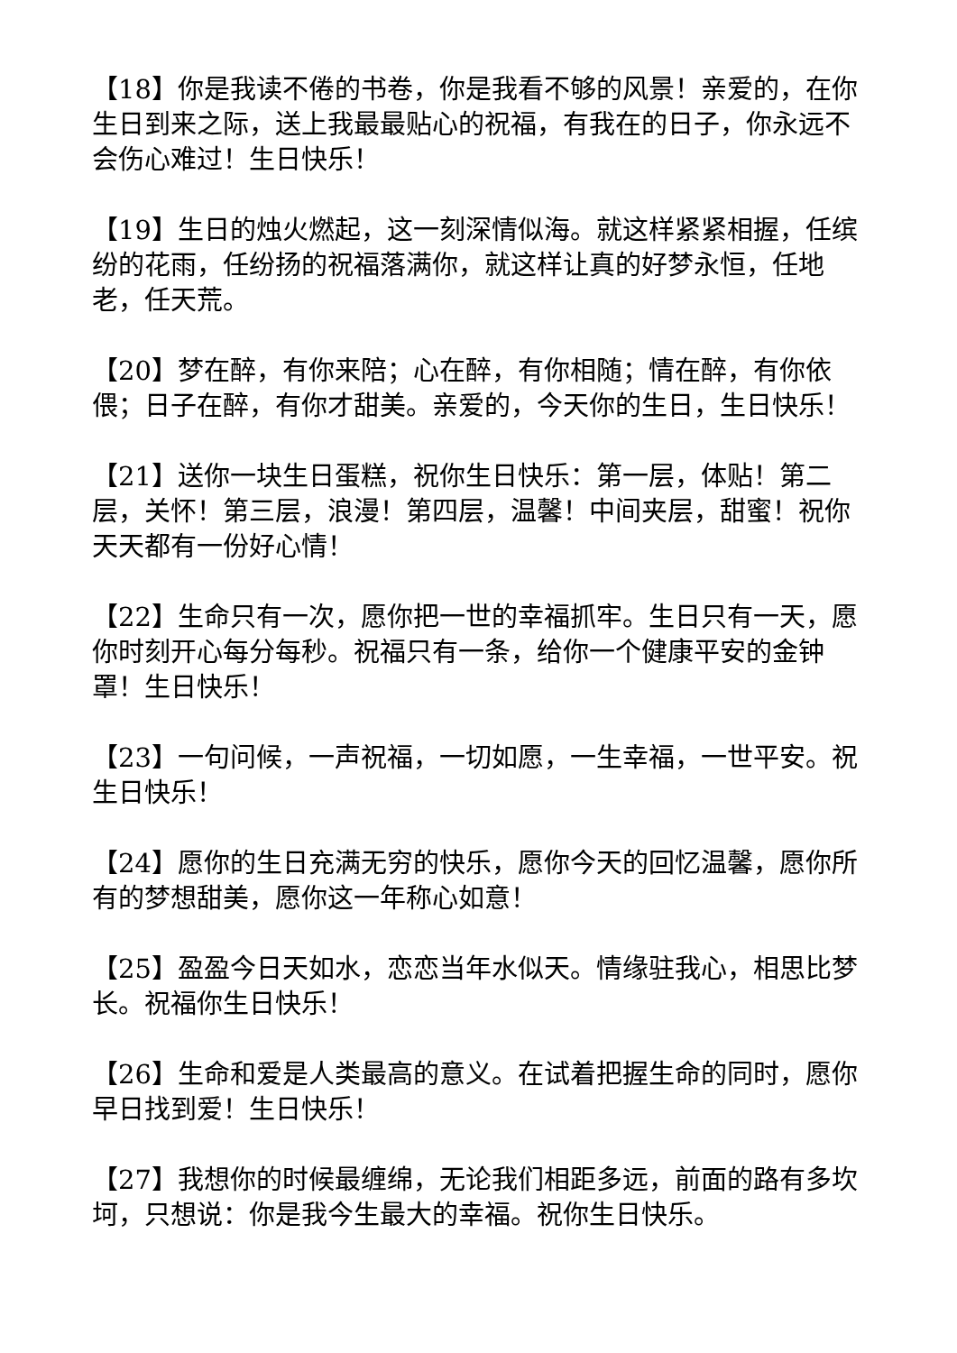【18】你是我读不倦的书卷，你是我看不够的风景！亲爱的，在你生日到来之际，送上我最最贴心的祝福，有我在的日子，你永远不会伤心难过！生日快乐！
【19】生日的烛火燃起，这一刻深情似海。就这样紧紧相握，任缤纷的花雨，任纷扬的祝福落满你，就这样让真的好梦永恒，任地老，任天荒。
【20】梦在醉，有你来陪；心在醉，有你相随；情在醉，有你依偎；日子在醉，有你才甜美。亲爱的，今天你的生日，生日快乐！
【21】送你一块生日蛋糕，祝你生日快乐：第一层，体贴！第二层，关怀！第三层，浪漫！第四层，温馨！中间夹层，甜蜜！祝你天天都有一份好心情！
【22】生命只有一次，愿你把一世的幸福抓牢。生日只有一天，愿你时刻开心每分每秒。祝福只有一条，给你一个健康平安的金钟罩！生日快乐！
【23】一句问候，一声祝福，一切如愿，一生幸福，一世平安。祝生日快乐！
【24】愿你的生日充满无穷的快乐，愿你今天的回忆温馨，愿你所有的梦想甜美，愿你这一年称心如意！
【25】盈盈今日天如水，恋恋当年水似天。情缘驻我心，相思比梦长。祝福你生日快乐！
【26】生命和爱是人类最高的意义。在试着把握生命的同时，愿你早日找到爱！生日快乐！
【27】我想你的时候最缠绵，无论我们相距多远，前面的路有多坎坷，只想说：你是我今生最大的幸福。祝你生日快乐。